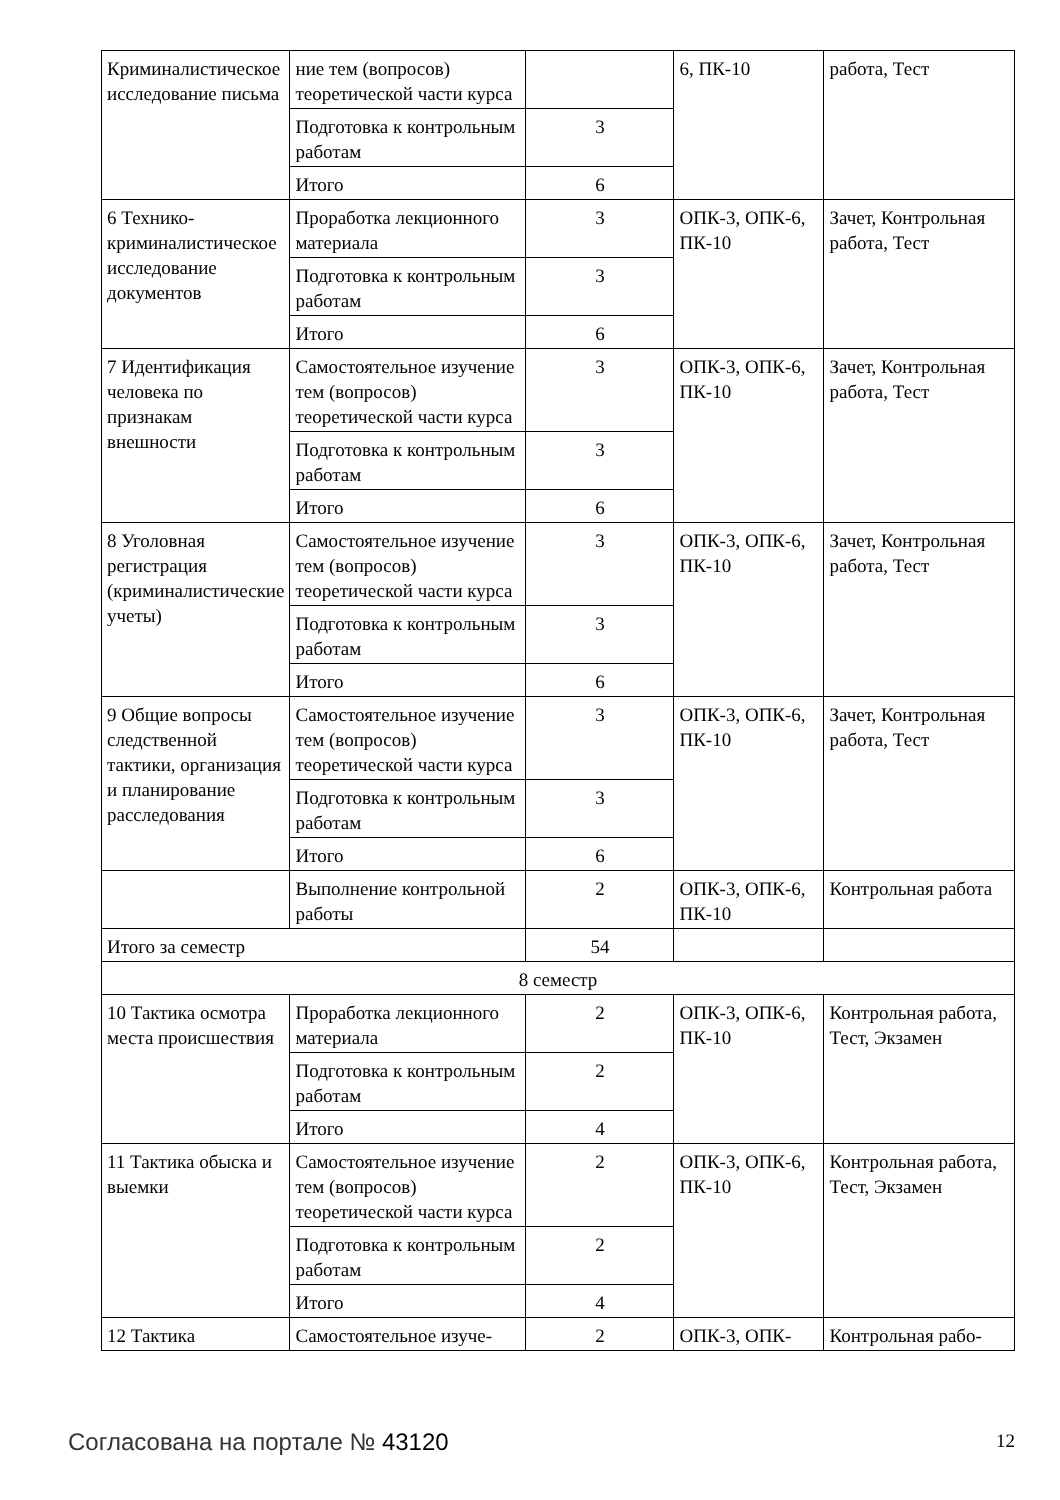| Криминалистическое исследование письма | ние тем (вопросов) теоретической части курса | | 6, ПК-10 | работа, Тест |
| | Подготовка к контрольным работам | 3 | | |
| | Итого | 6 | | |
| 6 Технико-криминалистическое исследование документов | Проработка лекционного материала | 3 | ОПК-3, ОПК-6, ПК-10 | Зачет, Контрольная работа, Тест |
| | Подготовка к контрольным работам | 3 | | |
| | Итого | 6 | | |
| 7 Идентификация человека по признакам внешности | Самостоятельное изучение тем (вопросов) теоретической части курса | 3 | ОПК-3, ОПК-6, ПК-10 | Зачет, Контрольная работа, Тест |
| | Подготовка к контрольным работам | 3 | | |
| | Итого | 6 | | |
| 8 Уголовная регистрация (криминалистические учеты) | Самостоятельное изучение тем (вопросов) теоретической части курса | 3 | ОПК-3, ОПК-6, ПК-10 | Зачет, Контрольная работа, Тест |
| | Подготовка к контрольным работам | 3 | | |
| | Итого | 6 | | |
| 9 Общие вопросы следственной тактики, организация и планирование расследования | Самостоятельное изучение тем (вопросов) теоретической части курса | 3 | ОПК-3, ОПК-6, ПК-10 | Зачет, Контрольная работа, Тест |
| | Подготовка к контрольным работам | 3 | | |
| | Итого | 6 | | |
| | Выполнение контрольной работы | 2 | ОПК-3, ОПК-6, ПК-10 | Контрольная работа |
| Итого за семестр | | 54 | | |
| 8 семестр | | | | |
| 10 Тактика осмотра места происшествия | Проработка лекционного материала | 2 | ОПК-3, ОПК-6, ПК-10 | Контрольная работа, Тест, Экзамен |
| | Подготовка к контрольным работам | 2 | | |
| | Итого | 4 | | |
| 11 Тактика обыска и выемки | Самостоятельное изучение тем (вопросов) теоретической части курса | 2 | ОПК-3, ОПК-6, ПК-10 | Контрольная работа, Тест, Экзамен |
| | Подготовка к контрольным работам | 2 | | |
| | Итого | 4 | | |
| 12 Тактика | Самостоятельное изуче- | 2 | ОПК-3, ОПК- | Контрольная рабо- |
Согласована на портале № 43120 12